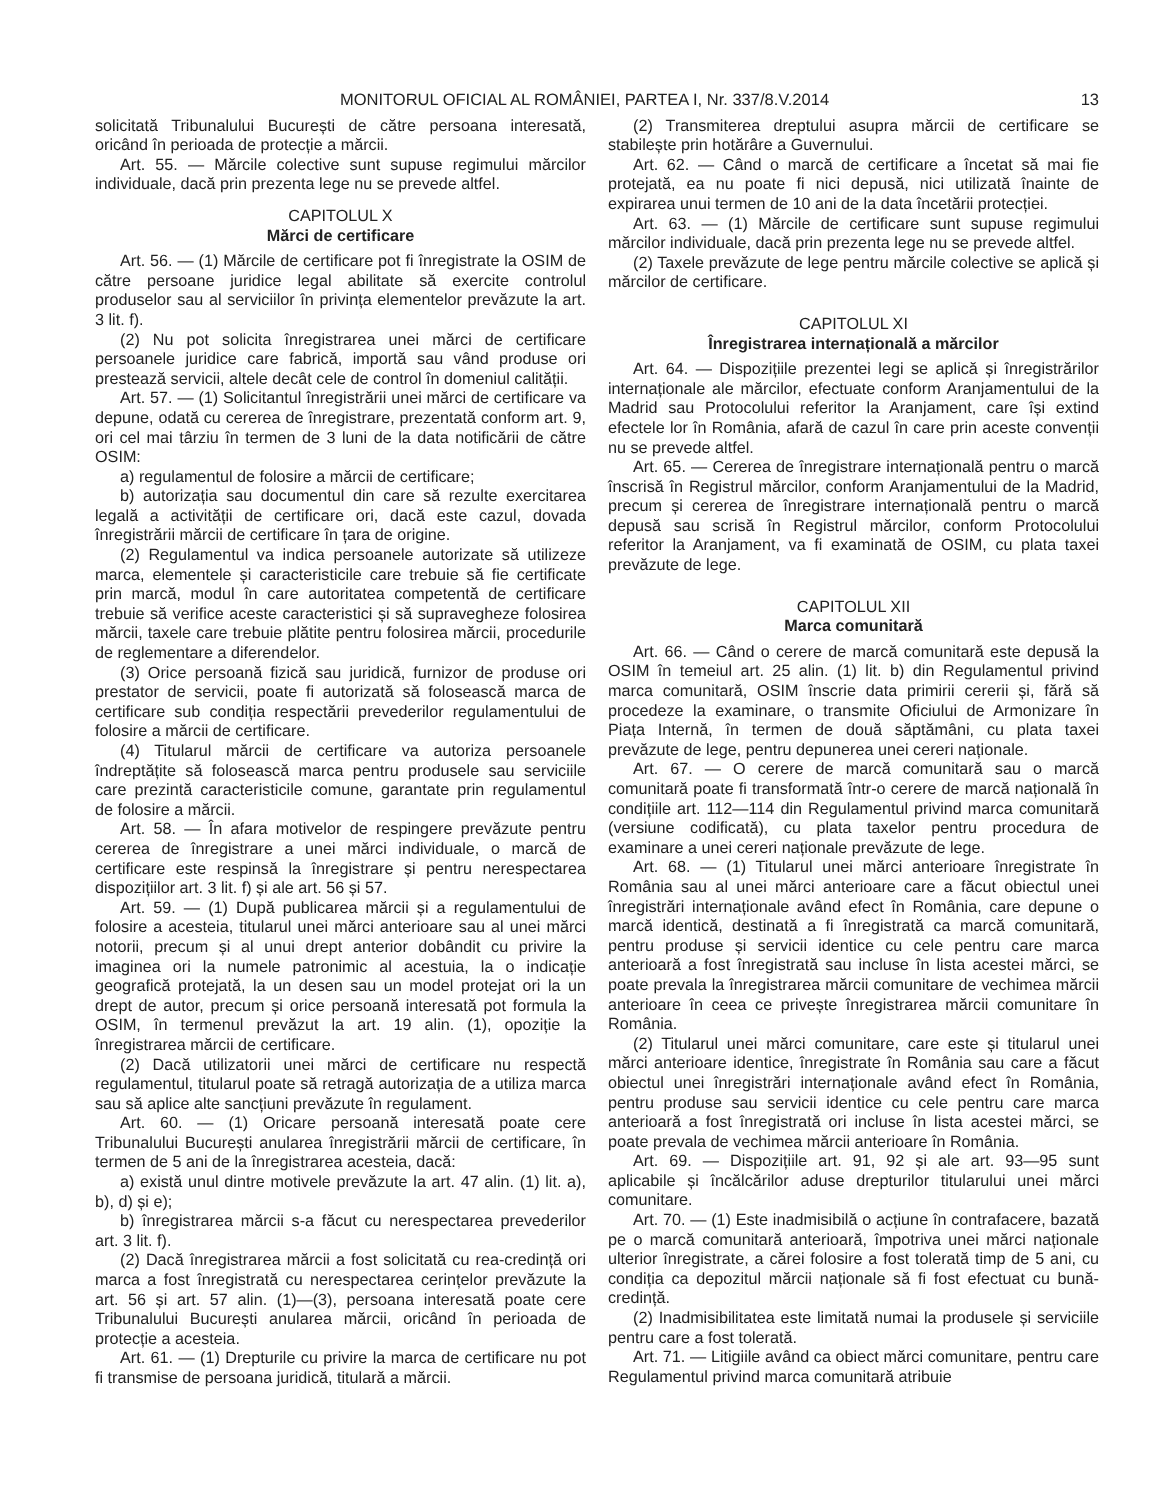MONITORUL OFICIAL AL ROMÂNIEI, PARTEA I, Nr. 337/8.V.2014 13
solicitată Tribunalului București de către persoana interesată, oricând în perioada de protecție a mărcii.
Art. 55. — Mărcile colective sunt supuse regimului mărcilor individuale, dacă prin prezenta lege nu se prevede altfel.
CAPITOLUL X
Mărci de certificare
Art. 56. — (1) Mărcile de certificare pot fi înregistrate la OSIM de către persoane juridice legal abilitate să exercite controlul produselor sau al serviciilor în privința elementelor prevăzute la art. 3 lit. f).
(2) Nu pot solicita înregistrarea unei mărci de certificare persoanele juridice care fabrică, importă sau vând produse ori prestează servicii, altele decât cele de control în domeniul calității.
Art. 57. — (1) Solicitantul înregistrării unei mărci de certificare va depune, odată cu cererea de înregistrare, prezentată conform art. 9, ori cel mai târziu în termen de 3 luni de la data notificării de către OSIM:
a) regulamentul de folosire a mărcii de certificare;
b) autorizația sau documentul din care să rezulte exercitarea legală a activității de certificare ori, dacă este cazul, dovada înregistrării mărcii de certificare în țara de origine.
(2) Regulamentul va indica persoanele autorizate să utilizeze marca, elementele și caracteristicile care trebuie să fie certificate prin marcă, modul în care autoritatea competentă de certificare trebuie să verifice aceste caracteristici și să supravegheze folosirea mărcii, taxele care trebuie plătite pentru folosirea mărcii, procedurile de reglementare a diferendelor.
(3) Orice persoană fizică sau juridică, furnizor de produse ori prestator de servicii, poate fi autorizată să folosească marca de certificare sub condiția respectării prevederilor regulamentului de folosire a mărcii de certificare.
(4) Titularul mărcii de certificare va autoriza persoanele îndreptățite să folosească marca pentru produsele sau serviciile care prezintă caracteristicile comune, garantate prin regulamentul de folosire a mărcii.
Art. 58. — În afara motivelor de respingere prevăzute pentru cererea de înregistrare a unei mărci individuale, o marcă de certificare este respinsă la înregistrare și pentru nerespectarea dispozițiilor art. 3 lit. f) și ale art. 56 și 57.
Art. 59. — (1) După publicarea mărcii și a regulamentului de folosire a acesteia, titularul unei mărci anterioare sau al unei mărci notorii, precum și al unui drept anterior dobândit cu privire la imaginea ori la numele patronimic al acestuia, la o indicație geografică protejată, la un desen sau un model protejat ori la un drept de autor, precum și orice persoană interesată pot formula la OSIM, în termenul prevăzut la art. 19 alin. (1), opoziție la înregistrarea mărcii de certificare.
(2) Dacă utilizatorii unei mărci de certificare nu respectă regulamentul, titularul poate să retragă autorizația de a utiliza marca sau să aplice alte sancțiuni prevăzute în regulament.
Art. 60. — (1) Oricare persoană interesată poate cere Tribunalului București anularea înregistrării mărcii de certificare, în termen de 5 ani de la înregistrarea acesteia, dacă:
a) există unul dintre motivele prevăzute la art. 47 alin. (1) lit. a), b), d) și e);
b) înregistrarea mărcii s-a făcut cu nerespectarea prevederilor art. 3 lit. f).
(2) Dacă înregistrarea mărcii a fost solicitată cu rea-credință ori marca a fost înregistrată cu nerespectarea cerințelor prevăzute la art. 56 și art. 57 alin. (1)—(3), persoana interesată poate cere Tribunalului București anularea mărcii, oricând în perioada de protecție a acesteia.
Art. 61. — (1) Drepturile cu privire la marca de certificare nu pot fi transmise de persoana juridică, titulară a mărcii.
(2) Transmiterea dreptului asupra mărcii de certificare se stabilește prin hotărâre a Guvernului.
Art. 62. — Când o marcă de certificare a încetat să mai fie protejată, ea nu poate fi nici depusă, nici utilizată înainte de expirarea unui termen de 10 ani de la data încetării protecției.
Art. 63. — (1) Mărcile de certificare sunt supuse regimului mărcilor individuale, dacă prin prezenta lege nu se prevede altfel.
(2) Taxele prevăzute de lege pentru mărcile colective se aplică și mărcilor de certificare.
CAPITOLUL XI
Înregistrarea internațională a mărcilor
Art. 64. — Dispozițiile prezentei legi se aplică și înregistrărilor internaționale ale mărcilor, efectuate conform Aranjamentului de la Madrid sau Protocolului referitor la Aranjament, care își extind efectele lor în România, afară de cazul în care prin aceste convenții nu se prevede altfel.
Art. 65. — Cererea de înregistrare internațională pentru o marcă înscrisă în Registrul mărcilor, conform Aranjamentului de la Madrid, precum și cererea de înregistrare internațională pentru o marcă depusă sau scrisă în Registrul mărcilor, conform Protocolului referitor la Aranjament, va fi examinată de OSIM, cu plata taxei prevăzute de lege.
CAPITOLUL XII
Marca comunitară
Art. 66. — Când o cerere de marcă comunitară este depusă la OSIM în temeiul art. 25 alin. (1) lit. b) din Regulamentul privind marca comunitară, OSIM înscrie data primirii cererii și, fără să procedeze la examinare, o transmite Oficiului de Armonizare în Piața Internă, în termen de două săptămâni, cu plata taxei prevăzute de lege, pentru depunerea unei cereri naționale.
Art. 67. — O cerere de marcă comunitară sau o marcă comunitară poate fi transformată într-o cerere de marcă națională în condițiile art. 112—114 din Regulamentul privind marca comunitară (versiune codificată), cu plata taxelor pentru procedura de examinare a unei cereri naționale prevăzute de lege.
Art. 68. — (1) Titularul unei mărci anterioare înregistrate în România sau al unei mărci anterioare care a făcut obiectul unei înregistrări internaționale având efect în România, care depune o marcă identică, destinată a fi înregistrată ca marcă comunitară, pentru produse și servicii identice cu cele pentru care marca anterioară a fost înregistrată sau incluse în lista acestei mărci, se poate prevala la înregistrarea mărcii comunitare de vechimea mărcii anterioare în ceea ce privește înregistrarea mărcii comunitare în România.
(2) Titularul unei mărci comunitare, care este și titularul unei mărci anterioare identice, înregistrate în România sau care a făcut obiectul unei înregistrări internaționale având efect în România, pentru produse sau servicii identice cu cele pentru care marca anterioară a fost înregistrată ori incluse în lista acestei mărci, se poate prevala de vechimea mărcii anterioare în România.
Art. 69. — Dispozițiile art. 91, 92 și ale art. 93—95 sunt aplicabile și încălcărilor aduse drepturilor titularului unei mărci comunitare.
Art. 70. — (1) Este inadmisibilă o acțiune în contrafacere, bazată pe o marcă comunitară anterioară, împotriva unei mărci naționale ulterior înregistrate, a cărei folosire a fost tolerată timp de 5 ani, cu condiția ca depozitul mărcii naționale să fi fost efectuat cu bună-credință.
(2) Inadmisibilitatea este limitată numai la produsele și serviciile pentru care a fost tolerată.
Art. 71. — Litigiile având ca obiect mărci comunitare, pentru care Regulamentul privind marca comunitară atribuie